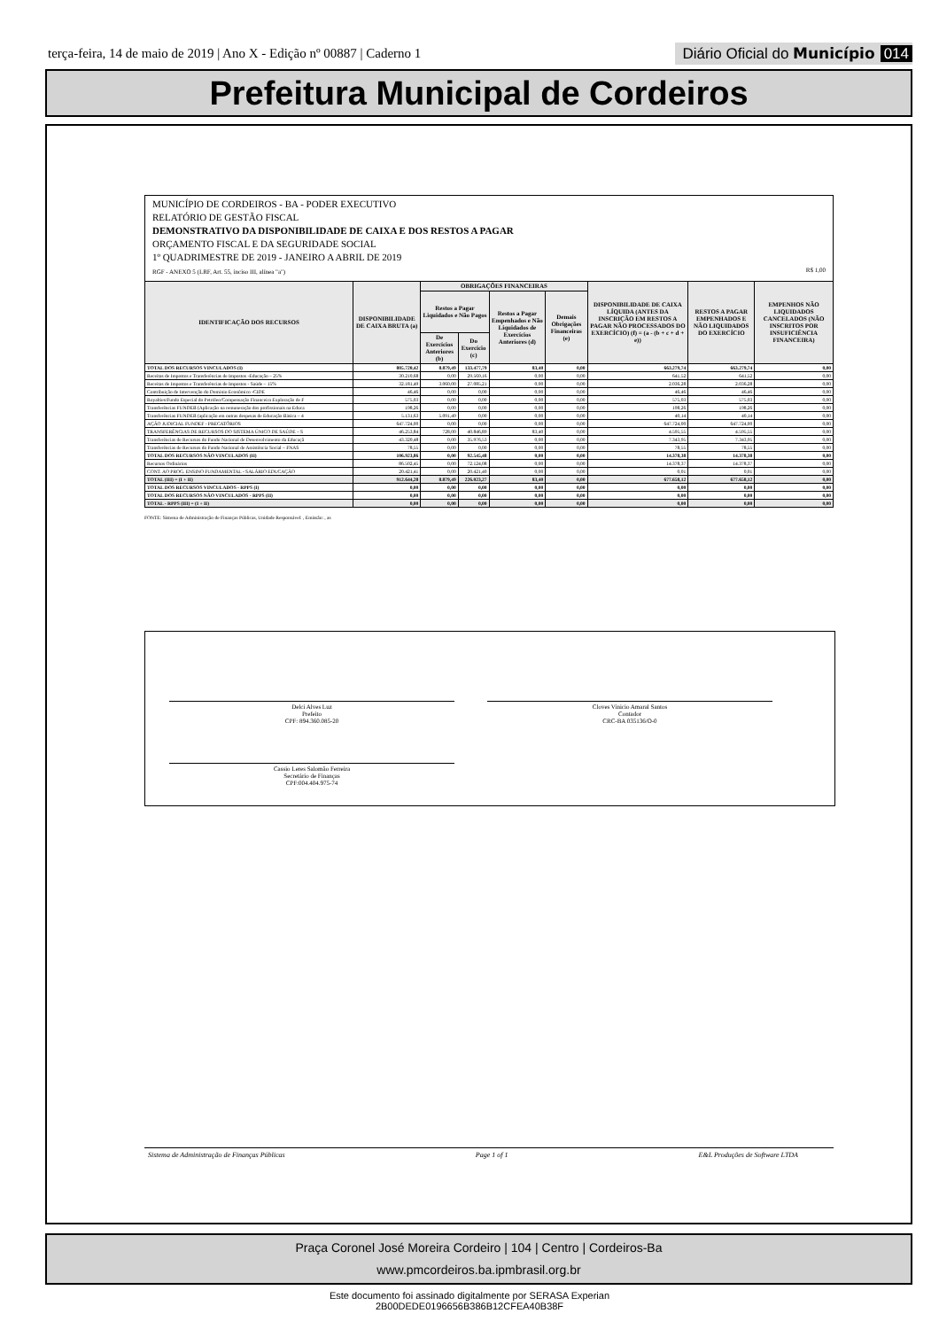terça-feira, 14 de maio de 2019 | Ano X - Edição nº 00887 | Caderno 1
Diário Oficial do Município 014
Prefeitura Municipal de Cordeiros
MUNICÍPIO DE CORDEIROS - BA - PODER EXECUTIVO
RELATÓRIO DE GESTÃO FISCAL
DEMONSTRATIVO DA DISPONIBILIDADE DE CAIXA E DOS RESTOS A PAGAR
ORÇAMENTO FISCAL E DA SEGURIDADE SOCIAL
1º QUADRIMESTRE DE 2019 - JANEIRO A ABRIL DE 2019
RGF - ANEXO 5 (LRF, Art. 55, inciso III, alínea "a") R$ 1,00
| IDENTIFICAÇÃO DOS RECURSOS | DISPONIBILIDADE DE CAIXA BRUTA (a) | OBRIGAÇÕES FINANCEIRAS | | | | DISPONIBILIDADE DE CAIXA LÍQUIDA (ANTES DA INSCRIÇÃO EM RESTOS A PAGAR NÃO PROCESSADOS DO EXERCÍCIO) (f) = (a - (b + c + d + e)) | RESTOS A PAGAR EMPENHADOS E NÃO LIQUIDADOS DO EXERCÍCIO | EMPENHOS NÃO LIQUIDADOS CANCELADOS (NÃO INSCRITOS POR INSUFICIÊNCIA FINANCEIRA) |
| --- | --- | --- | --- | --- | --- | --- | --- | --- |
| | | Restos a Pagar Liquidados e Não Pagos | | Restos a Pagar Empenhados e Não Liquidados de Exercícios Anteriores (d) | Demais Obrigações Financeiras (e) | | | |
| | | De Exercícios Anteriores (b) | Do Exercício (c) | | | | | |
| TOTAL DOS RECURSOS VINCULADOS (I) | 805.720,42 | 8.879,49 | 133.477,79 | 83,40 | 0,00 | 663.279,74 | 663.279,74 | 0,00 |
| Receitas de Impostos e Transferências de Impostos -Educação – 25% | 30.210,68 | 0,00 | 29.569,16 | 0,00 | 0,00 | 641,52 | 641,52 | 0,00 |
| Receitas de Impostos e Transferências de Impostos - Saúde – 15% | 32.181,49 | 3.060,00 | 27.085,21 | 0,00 | 0,00 | 2.036,28 | 2.036,28 | 0,00 |
| Contribuição de Intervenção do Domínio Econômico -CIDE | 46,46 | 0,00 | 0,00 | 0,00 | 0,00 | 46,46 | 46,46 | 0,00 |
| Royalties/Fundo Especial do Petróleo/Compensação Financeira Exploração de F | 575,03 | 0,00 | 0,00 | 0,00 | 0,00 | 575,03 | 575,03 | 0,00 |
| Transferências FUNDEB (Aplicação na remuneração dos profissionais na Educa | 198,26 | 0,00 | 0,00 | 0,00 | 0,00 | 198,26 | 198,26 | 0,00 |
| Transferências FUNDEB (aplicação em outras despesas de Educação Básica – 4 | 5.131,63 | 5.091,49 | 0,00 | 0,00 | 0,00 | 40,14 | 40,14 | 0,00 |
| AÇÃO JUDICIAL FUNDEF - PRECATÓRIOS | 647.724,00 | 0,00 | 0,00 | 0,00 | 0,00 | 647.724,00 | 647.724,00 | 0,00 |
| TRANSFERÊNCIAS DE RECURSOS DO SISTEMA ÚNICO DE SAÚDE – S | 46.253,84 | 728,00 | 40.846,89 | 83,40 | 0,00 | 4.595,55 | 4.595,55 | 0,00 |
| Transferências de Recursos do Fundo Nacional de Desenvolvimento da Educaçã | 43.320,48 | 0,00 | 35.976,53 | 0,00 | 0,00 | 7.343,95 | 7.343,95 | 0,00 |
| Transferências de Recursos do Fundo Nacional de Assistência Social – FNAS | 78,55 | 0,00 | 0,00 | 0,00 | 0,00 | 78,55 | 78,55 | 0,00 |
| TOTAL DOS RECURSOS NÃO VINCULADOS (II) | 106.923,86 | 0,00 | 92.545,48 | 0,00 | 0,00 | 14.378,38 | 14.378,38 | 0,00 |
| Recursos Ordinários | 86.502,45 | 0,00 | 72.124,08 | 0,00 | 0,00 | 14.378,37 | 14.378,37 | 0,00 |
| CONT. AO PROG. ENSINO FUNDAMENTAL - SALÁRIO EDUCAÇÃO | 20.421,41 | 0,00 | 20.421,40 | 0,00 | 0,00 | 0,01 | 0,01 | 0,00 |
| TOTAL (III) = (I + II) | 912.644,28 | 8.879,49 | 226.023,27 | 83,40 | 0,00 | 677.658,12 | 677.658,12 | 0,00 |
| TOTAL DOS RECURSOS VINCULADOS - RPPS (I) | 0,00 | 0,00 | 0,00 | 0,00 | 0,00 | 0,00 | 0,00 | 0,00 |
| TOTAL DOS RECURSOS NÃO VINCULADOS - RPPS (II) | 0,00 | 0,00 | 0,00 | 0,00 | 0,00 | 0,00 | 0,00 | 0,00 |
| TOTAL - RPPS (III) = (I + II) | 0,00 | 0,00 | 0,00 | 0,00 | 0,00 | 0,00 | 0,00 | 0,00 |
FONTE: Sistema de Administração de Finanças Públicas, Unidade Responsável: , Emissão: , as
Delci Alves Luz
Prefeito
CPF: 894.360.085-20
Cloves Vinicio Amaral Santos
Contador
CRC-BA 035136/O-0
Cassio Leres Salomão Ferreira
Secretário de Finanças
CPF:004.404.975-74
Sistema de Administração de Finanças Públicas Page 1 of 1 E&L Produções de Software LTDA
Praça Coronel José Moreira Cordeiro | 104 | Centro | Cordeiros-Ba
www.pmcordeiros.ba.ipmbrasil.org.br
Este documento foi assinado digitalmente por SERASA Experian
2B00DEDE0196656B386B12CFEA40B38F